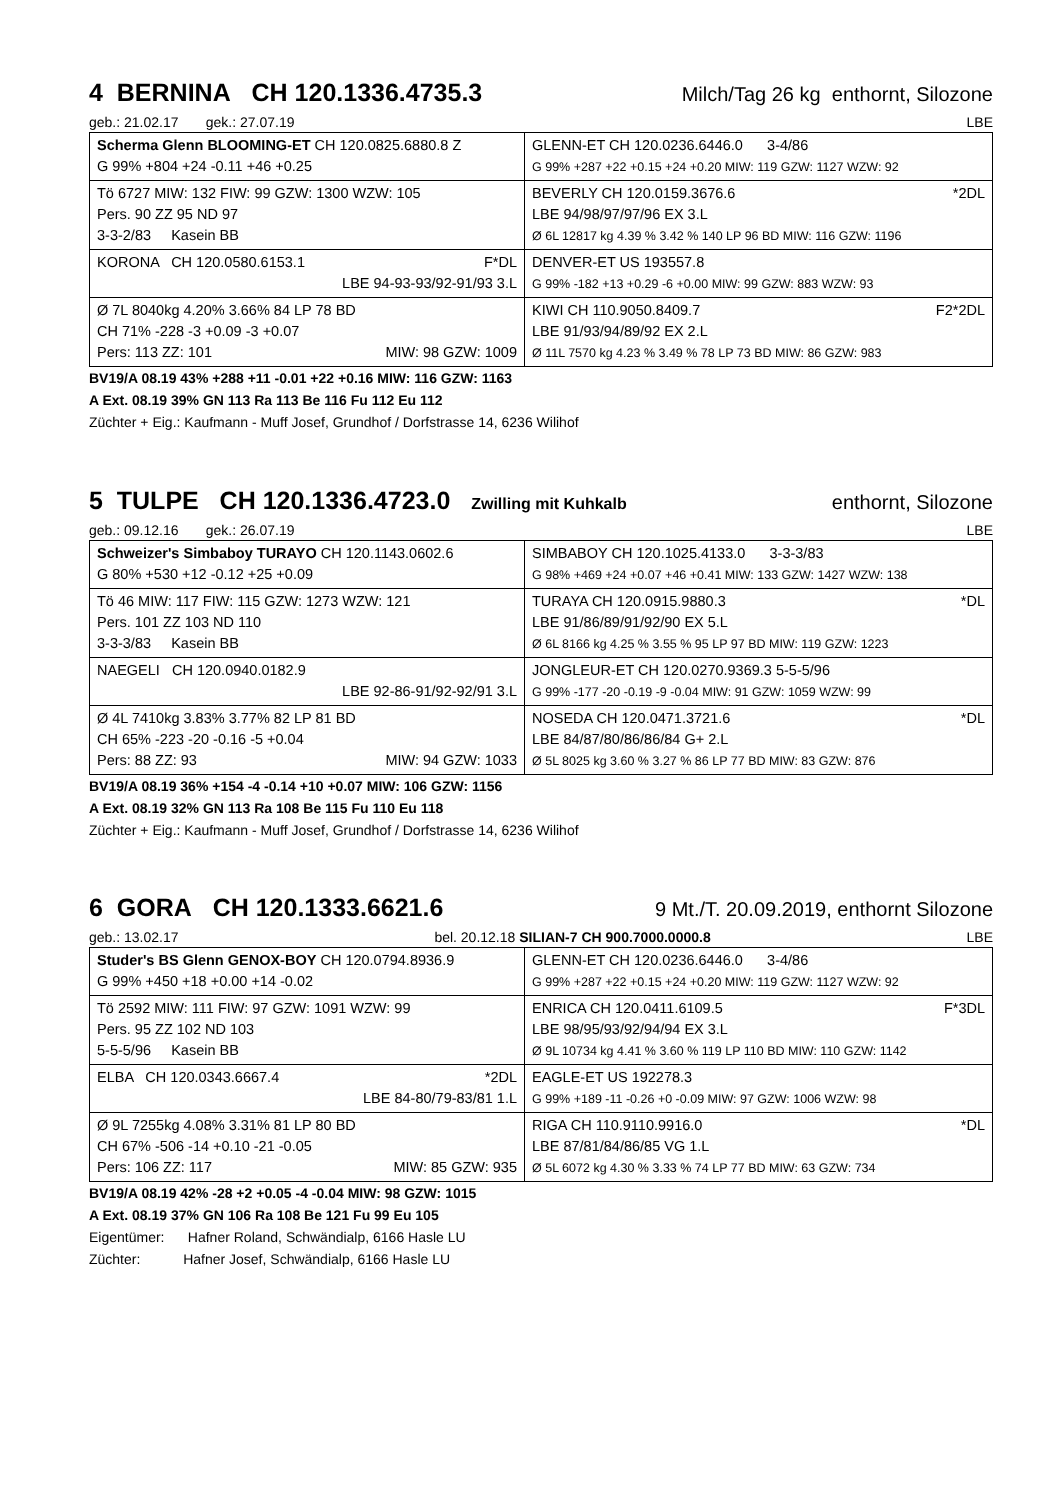4 BERNINA CH 120.1336.4735.3 Milch/Tag 26 kg enthornt, Silozone
geb.: 21.02.17 gek.: 27.07.19 LBE
| Scherma Glenn BLOOMING-ET CH 120.0825.6880.8 Z G 99% +804 +24 -0.11 +46 +0.25 | GLENN-ET CH 120.0236.6446.0 3-4/86 G 99% +287 +22 +0.15 +24 +0.20 MIW: 119 GZW: 1127 WZW: 92 |
| | BEVERLY CH 120.0159.3676.6 *2DL LBE 94/98/97/97/96 EX 3.L Ø 6L 12817 kg 4.39 % 3.42 % 140 LP 96 BD MIW: 116 GZW: 1196 |
| Tö 6727 MIW: 132 FIW: 99 GZW: 1300 WZW: 105 Pers. 90 ZZ 95 ND 97 3-3-2/83 Kasein BB | |
| KORONA CH 120.0580.6153.1 F*DL LBE 94-93-93/92-91/93 3.L | DENVER-ET US 193557.8 G 99% -182 +13 +0.29 -6 +0.00 MIW: 99 GZW: 883 WZW: 93 |
| | KIWI CH 110.9050.8409.7 F2*2DL LBE 91/93/94/89/92 EX 2.L Ø 11L 7570 kg 4.23 % 3.49 % 78 LP 73 BD MIW: 86 GZW: 983 |
| Ø 7L 8040kg 4.20% 3.66% 84 LP 78 BD CH 71% -228 -3 +0.09 -3 +0.07 Pers: 113 ZZ: 101 MIW: 98 GZW: 1009 | |
BV19/A 08.19 43% +288 +11 -0.01 +22 +0.16 MIW: 116 GZW: 1163
A Ext. 08.19 39% GN 113 Ra 113 Be 116 Fu 112 Eu 112
Züchter + Eig.: Kaufmann - Muff Josef, Grundhof / Dorfstrasse 14, 6236 Wilihof
5 TULPE CH 120.1336.4723.0 Zwilling mit Kuhkalb enthornt, Silozone
geb.: 09.12.16 gek.: 26.07.19 LBE
| Schweizer's Simbaboy TURAYO CH 120.1143.0602.6 G 80% +530 +12 -0.12 +25 +0.09 | SIMBABOY CH 120.1025.4133.0 3-3-3/83 G 98% +469 +24 +0.07 +46 +0.41 MIW: 133 GZW: 1427 WZW: 138 |
| | TURAYA CH 120.0915.9880.3 *DL LBE 91/86/89/91/92/90 EX 5.L Ø 6L 8166 kg 4.25 % 3.55 % 95 LP 97 BD MIW: 119 GZW: 1223 |
| Tö 46 MIW: 117 FIW: 115 GZW: 1273 WZW: 121 Pers. 101 ZZ 103 ND 110 3-3-3/83 Kasein BB | |
| NAEGELI CH 120.0940.0182.9 LBE 92-86-91/92-92/91 3.L | JONGLEUR-ET CH 120.0270.9369.3 5-5-5/96 G 99% -177 -20 -0.19 -9 -0.04 MIW: 91 GZW: 1059 WZW: 99 |
| | NOSEDA CH 120.0471.3721.6 *DL LBE 84/87/80/86/86/84 G+ 2.L Ø 5L 8025 kg 3.60 % 3.27 % 86 LP 77 BD MIW: 83 GZW: 876 |
| Ø 4L 7410kg 3.83% 3.77% 82 LP 81 BD CH 65% -223 -20 -0.16 -5 +0.04 Pers: 88 ZZ: 93 MIW: 94 GZW: 1033 | |
BV19/A 08.19 36% +154 -4 -0.14 +10 +0.07 MIW: 106 GZW: 1156
A Ext. 08.19 32% GN 113 Ra 108 Be 115 Fu 110 Eu 118
Züchter + Eig.: Kaufmann - Muff Josef, Grundhof / Dorfstrasse 14, 6236 Wilihof
6 GORA CH 120.1333.6621.6 9 Mt./T. 20.09.2019, enthornt Silozone
geb.: 13.02.17 bel. 20.12.18 SILIAN-7 CH 900.7000.0000.8 LBE
| Studer's BS Glenn GENOX-BOY CH 120.0794.8936.9 G 99% +450 +18 +0.00 +14 -0.02 | GLENN-ET CH 120.0236.6446.0 3-4/86 G 99% +287 +22 +0.15 +24 +0.20 MIW: 119 GZW: 1127 WZW: 92 |
| | ENRICA CH 120.0411.6109.5 F*3DL LBE 98/95/93/92/94/94 EX 3.L Ø 9L 10734 kg 4.41 % 3.60 % 119 LP 110 BD MIW: 110 GZW: 1142 |
| Tö 2592 MIW: 111 FIW: 97 GZW: 1091 WZW: 99 Pers. 95 ZZ 102 ND 103 5-5-5/96 Kasein BB | |
| ELBA CH 120.0343.6667.4 *2DL LBE 84-80/79-83/81 1.L | EAGLE-ET US 192278.3 G 99% +189 -11 -0.26 +0 -0.09 MIW: 97 GZW: 1006 WZW: 98 |
| | RIGA CH 110.9110.9916.0 *DL LBE 87/81/84/86/85 VG 1.L Ø 5L 6072 kg 4.30 % 3.33 % 74 LP 77 BD MIW: 63 GZW: 734 |
| Ø 9L 7255kg 4.08% 3.31% 81 LP 80 BD CH 67% -506 -14 +0.10 -21 -0.05 Pers: 106 ZZ: 117 MIW: 85 GZW: 935 | |
BV19/A 08.19 42% -28 +2 +0.05 -4 -0.04 MIW: 98 GZW: 1015
A Ext. 08.19 37% GN 106 Ra 108 Be 121 Fu 99 Eu 105
Eigentümer: Hafner Roland, Schwändialp, 6166 Hasle LU
Züchter: Hafner Josef, Schwändialp, 6166 Hasle LU